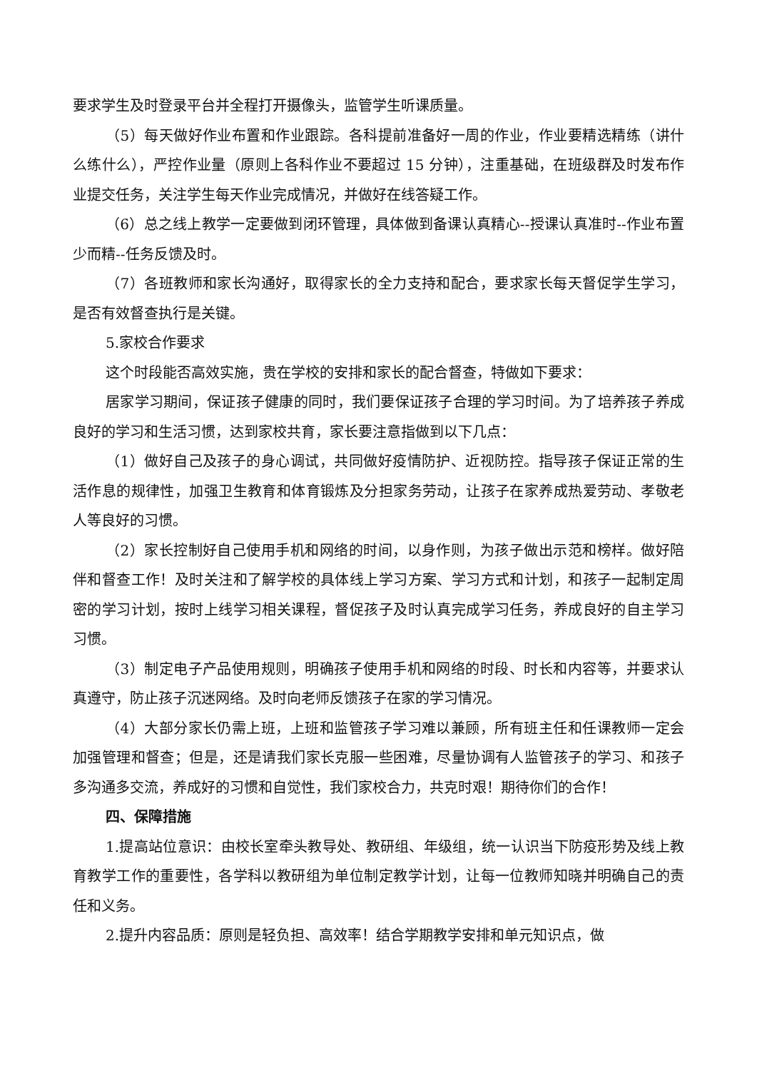要求学生及时登录平台并全程打开摄像头，监管学生听课质量。
（5）每天做好作业布置和作业跟踪。各科提前准备好一周的作业，作业要精选精练（讲什么练什么），严控作业量（原则上各科作业不要超过 15 分钟），注重基础，在班级群及时发布作业提交任务，关注学生每天作业完成情况，并做好在线答疑工作。
（6）总之线上教学一定要做到闭环管理，具体做到备课认真精心--授课认真准时--作业布置少而精--任务反馈及时。
（7）各班教师和家长沟通好，取得家长的全力支持和配合，要求家长每天督促学生学习，是否有效督查执行是关键。
5.家校合作要求
这个时段能否高效实施，贵在学校的安排和家长的配合督查，特做如下要求：
居家学习期间，保证孩子健康的同时，我们要保证孩子合理的学习时间。为了培养孩子养成良好的学习和生活习惯，达到家校共育，家长要注意指做到以下几点：
（1）做好自己及孩子的身心调试，共同做好疫情防护、近视防控。指导孩子保证正常的生活作息的规律性，加强卫生教育和体育锻炼及分担家务劳动，让孩子在家养成热爱劳动、孝敬老人等良好的习惯。
（2）家长控制好自己使用手机和网络的时间，以身作则，为孩子做出示范和榜样。做好陪伴和督查工作！及时关注和了解学校的具体线上学习方案、学习方式和计划，和孩子一起制定周密的学习计划，按时上线学习相关课程，督促孩子及时认真完成学习任务，养成良好的自主学习习惯。
（3）制定电子产品使用规则，明确孩子使用手机和网络的时段、时长和内容等，并要求认真遵守，防止孩子沉迷网络。及时向老师反馈孩子在家的学习情况。
（4）大部分家长仍需上班，上班和监管孩子学习难以兼顾，所有班主任和任课教师一定会加强管理和督查；但是，还是请我们家长克服一些困难，尽量协调有人监管孩子的学习、和孩子多沟通多交流，养成好的习惯和自觉性，我们家校合力，共克时艰！期待你们的合作！
四、保障措施
1.提高站位意识：由校长室牵头教导处、教研组、年级组，统一认识当下防疫形势及线上教育教学工作的重要性，各学科以教研组为单位制定教学计划，让每一位教师知晓并明确自己的责任和义务。
2.提升内容品质：原则是轻负担、高效率！结合学期教学安排和单元知识点，做